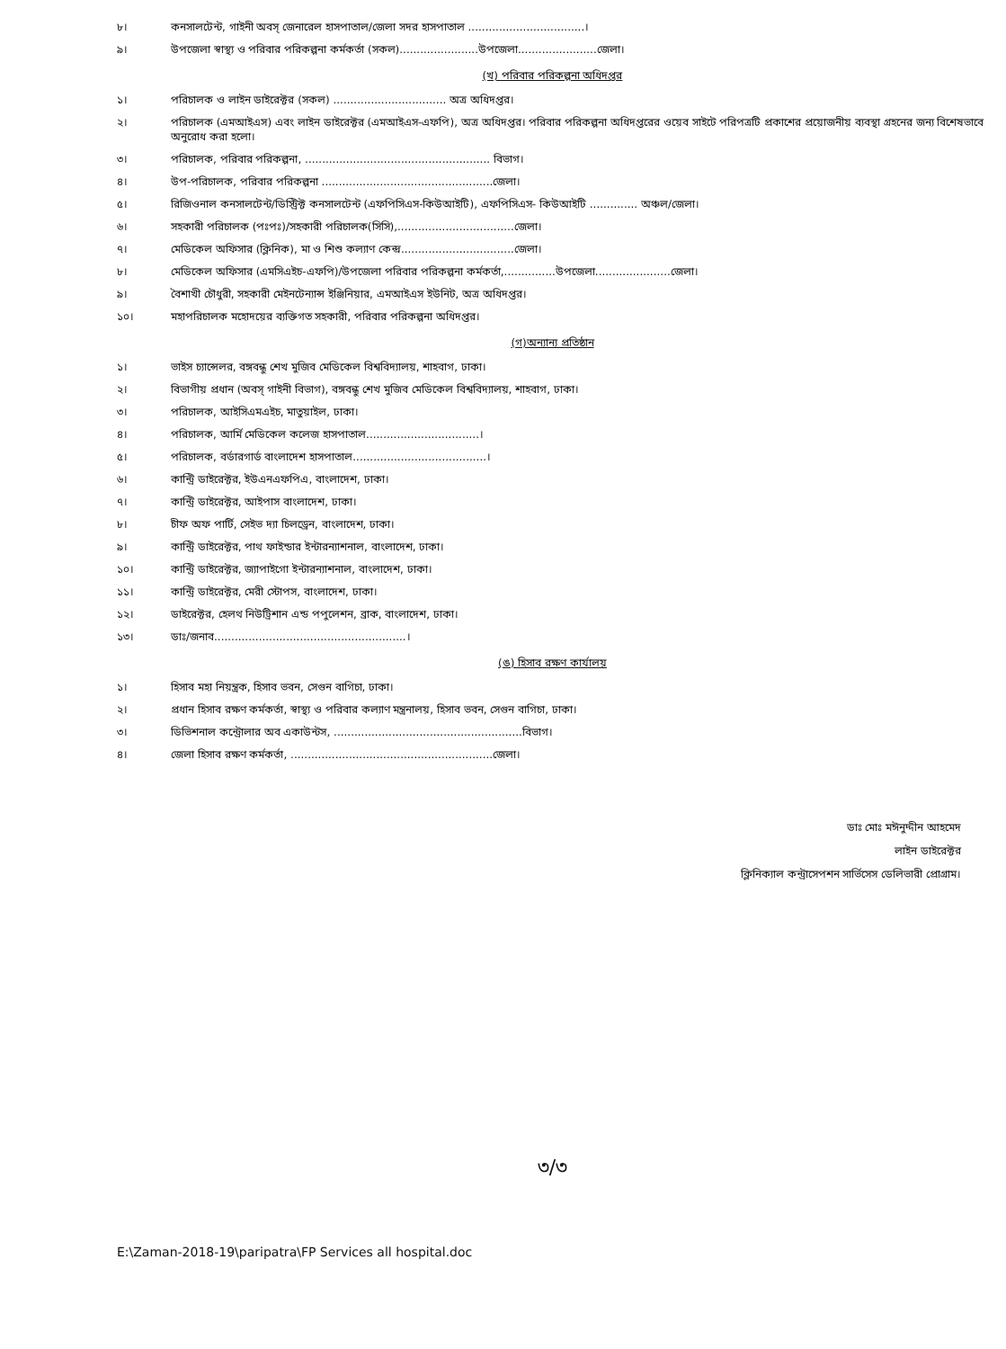৮। কনসালটেন্ট, গাইনী অবস্ জেনারেল হাসপাতাল/জেলা সদর হাসপাতাল ..................................।
৯। উপজেলা স্বাস্থ্য ও পরিবার পরিকল্পনা কর্মকর্তা (সকল).......................উপজেলা.......................জেলা।
(খ) পরিবার পরিকল্পনা অধিদপ্তর
১। পরিচালক ও লাইন ডাইরেক্টর (সকল) ................................. অত্র অধিদপ্তর।
২। পরিচালক (এমআইএস) এবং লাইন ডাইরেক্টর (এমআইএস-এফপি), অত্র অধিদপ্তর। পরিবার পরিকল্পনা অধিদপ্তরের ওয়েব সাইটে পরিপত্রটি প্রকাশের প্রয়োজনীয় ব্যবস্থা গ্রহনের জন্য বিশেষভাবে অনুরোধ করা হলো।
৩। পরিচালক, পরিবার পরিকল্পনা, ...................................................... বিভাগ।
৪। উপ-পরিচালক, পরিবার পরিকল্পনা ..................................................জেলা।
৫। রিজিওনাল কনসালটেন্ট/ডিস্ট্রিক্ট কনসালটেন্ট (এফপিসিএস-কিউআইটি), এফপিসিএস- কিউআইটি .............. অঞ্চল/জেলা।
৬। সহকারী পরিচালক (পঃপঃ)/সহকারী পরিচালক(সিসি),..................................জেলা।
৭। মেডিকেল অফিসার (ক্লিনিক), মা ও শিশু কল্যাণ কেন্দ্র.................................জেলা।
৮। মেডিকেল অফিসার (এমসিএইচ-এফপি)/উপজেলা পরিবার পরিকল্পনা কর্মকর্তা,...............উপজেলা......................জেলা।
৯। বৈশাখী চৌধুরী, সহকারী মেইনটেন্যান্স ইঞ্জিনিয়ার, এমআইএস ইউনিট, অত্র অধিদপ্তর।
১০। মহাপরিচালক মহোদয়ের ব্যক্তিগত সহকারী, পরিবার পরিকল্পনা অধিদপ্তর।
(গ)অন্যান্য প্রতিষ্ঠান
১। ভাইস চ্যান্সেলর, বঙ্গবন্ধু শেখ মুজিব মেডিকেল বিশ্ববিদ্যালয়, শাহবাগ, ঢাকা।
২। বিভাগীয় প্রধান (অবস্ গাইনী বিভাগ), বঙ্গবন্ধু শেখ মুজিব মেডিকেল বিশ্ববিদ্যালয়, শাহবাগ, ঢাকা।
৩। পরিচালক, আইসিএমএইচ, মাতুয়াইল, ঢাকা।
৪। পরিচালক, আর্মি মেডিকেল কলেজ হাসপাতাল.................................।
৫। পরিচালক, বর্ডারগার্ড বাংলাদেশ হাসপাতাল.......................................।
৬। কান্ট্রি ডাইরেক্টর, ইউএনএফপিএ, বাংলাদেশ, ঢাকা।
৭। কান্ট্রি ডাইরেক্টর, আইপাস বাংলাদেশ, ঢাকা।
৮। চীফ অফ পার্টি, সেইভ দ্যা চিলড্রেন, বাংলাদেশ, ঢাকা।
৯। কান্ট্রি ডাইরেক্টর, পাথ ফাইন্ডার ইন্টারন্যাশনাল, বাংলাদেশ, ঢাকা।
১০। কান্ট্রি ডাইরেক্টর, জ্যাপাইগো ইন্টারন্যাশনাল, বাংলাদেশ, ঢাকা।
১১। কান্ট্রি ডাইরেক্টর, মেরী স্টোপস, বাংলাদেশ, ঢাকা।
১২। ডাইরেক্টর, হেলথ নিউট্রিশান এন্ড পপুলেশন, ব্রাক, বাংলাদেশ, ঢাকা।
১৩। ডাঃ/জনাব........................................................।
(ঙ) হিসাব রক্ষণ কার্যালয়
১। হিসাব মহা নিয়ন্ত্রক, হিসাব ভবন, সেগুন বাগিচা, ঢাকা।
২। প্রধান হিসাব রক্ষণ কর্মকর্তা, স্বাস্থ্য ও পরিবার কল্যাণ মন্ত্রনালয়, হিসাব ভবন, সেগুন বাগিচা, ঢাকা।
৩। ডিভিশনাল কন্ট্রোলার অব একাউন্টস, .......................................................বিভাগ।
৪। জেলা হিসাব রক্ষণ কর্মকর্তা, ...........................................................জেলা।
ডাঃ মোঃ মঈনুদ্দীন আহমেদ
লাইন ডাইরেক্টর
ক্লিনিক্যাল কন্ট্রাসেপশন সার্ভিসেস ডেলিভারী প্রোগ্রাম।
৩/৩
E:\Zaman-2018-19\paripatra\FP Services all hospital.doc